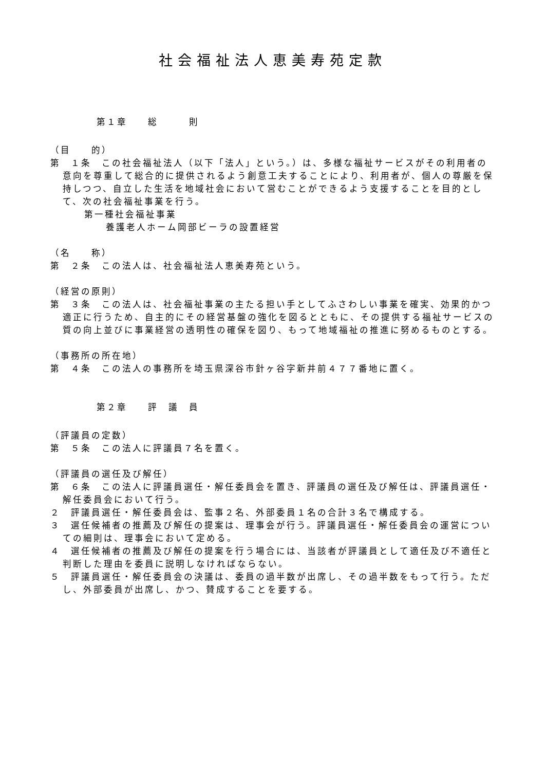社会福祉法人恵美寿苑定款
第１章　　総　　　則
（目　　的）
第　１条　この社会福祉法人（以下「法人」という。）は、多様な福祉サービスがその利用者の意向を尊重して総合的に提供されるよう創意工夫することにより、利用者が、個人の尊厳を保持しつつ、自立した生活を地域社会において営むことができるよう支援することを目的として、次の社会福祉事業を行う。
第一種社会福祉事業
養護老人ホーム岡部ビーラの設置経営
（名　　称）
第　２条　この法人は、社会福祉法人恵美寿苑という。
（経営の原則）
第　３条　この法人は、社会福祉事業の主たる担い手としてふさわしい事業を確実、効果的かつ適正に行うため、自主的にその経営基盤の強化を図るとともに、その提供する福祉サービスの質の向上並びに事業経営の透明性の確保を図り、もって地域福祉の推進に努めるものとする。
（事務所の所在地）
第　４条　この法人の事務所を埼玉県深谷市針ヶ谷字新井前４７７番地に置く。
第２章　　評　議　員
（評議員の定数）
第　５条　この法人に評議員７名を置く。
（評議員の選任及び解任）
第　６条　この法人に評議員選任・解任委員会を置き、評議員の選任及び解任は、評議員選任・解任委員会において行う。
２　評議員選任・解任委員会は、監事２名、外部委員１名の合計３名で構成する。
３　選任候補者の推薦及び解任の提案は、理事会が行う。評議員選任・解任委員会の運営についての細則は、理事会において定める。
４　選任候補者の推薦及び解任の提案を行う場合には、当該者が評議員として適任及び不適任と判断した理由を委員に説明しなければならない。
５　評議員選任・解任委員会の決議は、委員の過半数が出席し、その過半数をもって行う。ただし、外部委員が出席し、かつ、賛成することを要する。